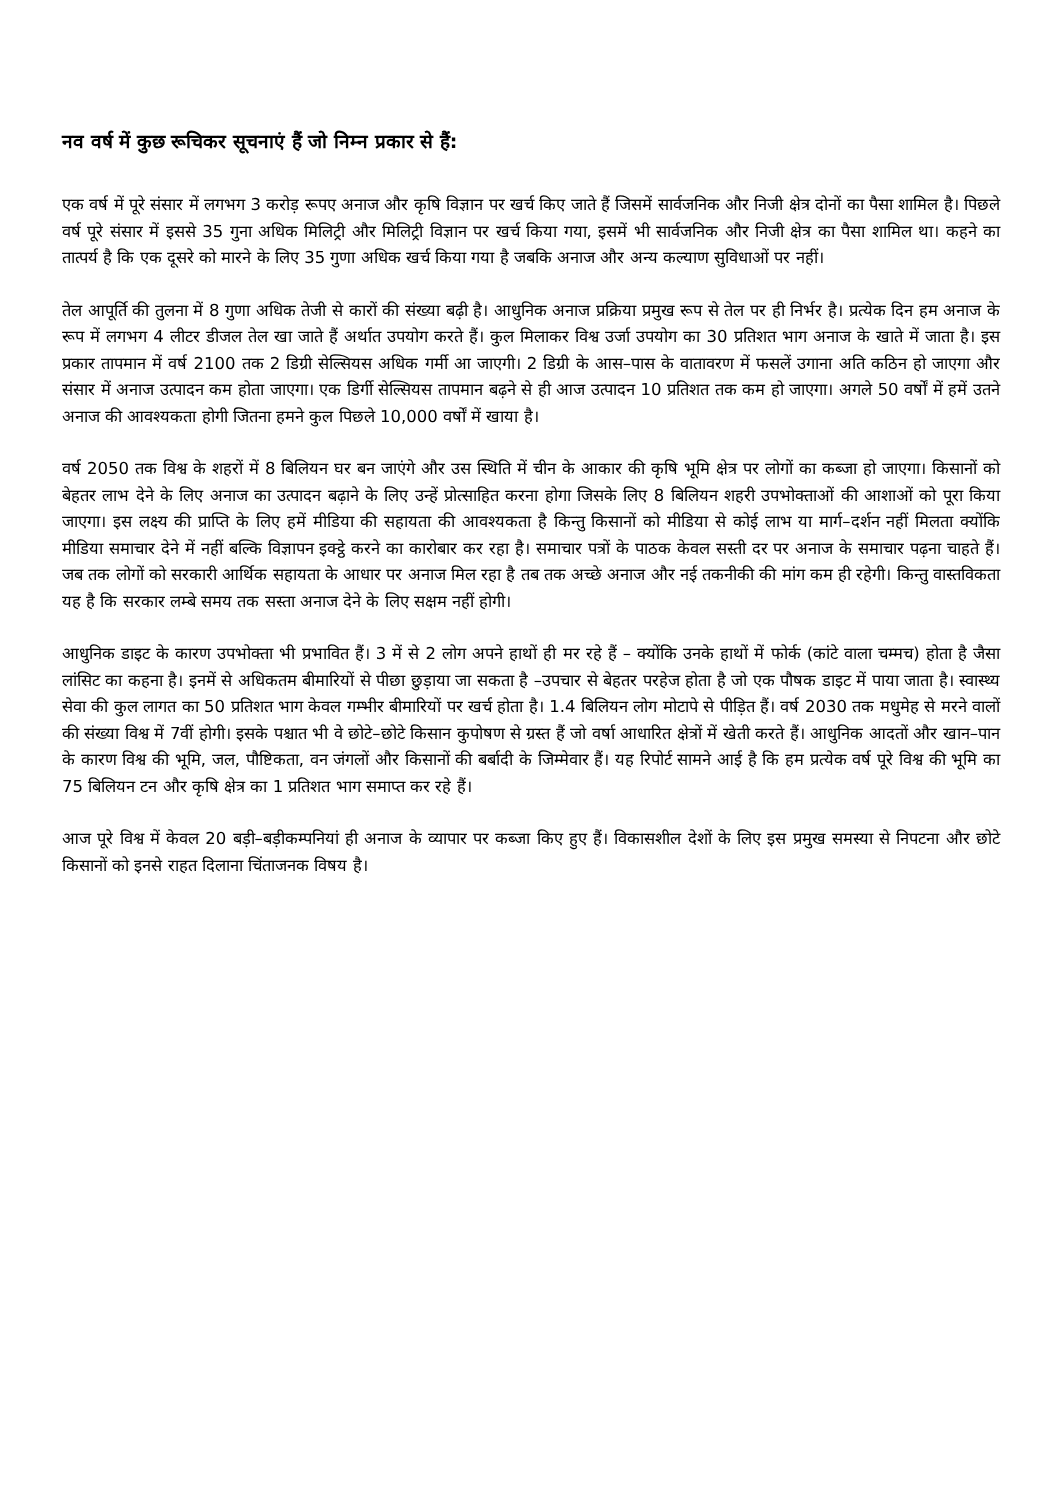नव वर्ष में कुछ रूचिकर सूचनाएं हैं जो निम्न प्रकार से हैं:
एक वर्ष में पूरे संसार में लगभग 3 करोड़ रूपए अनाज और कृषि विज्ञान पर खर्च किए जाते हैं जिसमें सार्वजनिक और निजी क्षेत्र दोनों का पैसा शामिल है। पिछले वर्ष पूरे संसार में इससे 35 गुना अधिक मिलिट्री और मिलिट्री विज्ञान पर खर्च किया गया, इसमें भी सार्वजनिक और निजी क्षेत्र का पैसा शामिल था। कहने का तात्पर्य है कि एक दूसरे को मारने के लिए 35 गुणा अधिक खर्च किया गया है जबकि अनाज और अन्य कल्याण सुविधाओं पर नहीं।
तेल आपूर्ति की तुलना में 8 गुणा अधिक तेजी से कारों की संख्या बढ़ी है। आधुनिक अनाज प्रक्रिया प्रमुख रूप से तेल पर ही निर्भर है। प्रत्येक दिन हम अनाज के रूप में लगभग 4 लीटर डीजल तेल खा जाते हैं अर्थात उपयोग करते हैं। कुल मिलाकर विश्व उर्जा उपयोग का 30 प्रतिशत भाग अनाज के खाते में जाता है। इस प्रकार तापमान में वर्ष 2100 तक 2 डिग्री सेल्सियस अधिक गर्मी आ जाएगी। 2 डिग्री के आस–पास के वातावरण में फसलें उगाना अति कठिन हो जाएगा और संसार में अनाज उत्पादन कम होता जाएगा। एक डिर्गी सेल्सियस तापमान बढ़ने से ही आज उत्पादन 10 प्रतिशत तक कम हो जाएगा। अगले 50 वर्षों में हमें उतने अनाज की आवश्यकता होगी जितना हमने कुल पिछले 10,000 वर्षों में खाया है।
वर्ष 2050 तक विश्व के शहरों में 8 बिलियन घर बन जाएंगे और उस स्थिति में चीन के आकार की कृषि भूमि क्षेत्र पर लोगों का कब्जा हो जाएगा। किसानों को बेहतर लाभ देने के लिए अनाज का उत्पादन बढ़ाने के लिए उन्हें प्रोत्साहित करना होगा जिसके लिए 8 बिलियन शहरी उपभोक्ताओं की आशाओं को पूरा किया जाएगा। इस लक्ष्य की प्राप्ति के लिए हमें मीडिया की सहायता की आवश्यकता है किन्तु किसानों को मीडिया से कोई लाभ या मार्ग–दर्शन नहीं मिलता क्योंकि मीडिया समाचार देने में नहीं बल्कि विज्ञापन इक्ट्ठे करने का कारोबार कर रहा है। समाचार पत्रों के पाठक केवल सस्ती दर पर अनाज के समाचार पढ़ना चाहते हैं। जब तक लोगों को सरकारी आर्थिक सहायता के आधार पर अनाज मिल रहा है तब तक अच्छे अनाज और नई तकनीकी की मांग कम ही रहेगी। किन्तु वास्तविकता यह है कि सरकार लम्बे समय तक सस्ता अनाज देने के लिए सक्षम नहीं होगी।
आधुनिक डाइट के कारण उपभोक्ता भी प्रभावित हैं। 3 में से 2 लोग अपने हाथों ही मर रहे हैं – क्योंकि उनके हाथों में फोर्क (कांटे वाला चम्मच) होता है जैसा लांसिट का कहना है। इनमें से अधिकतम बीमारियों से पीछा छुड़ाया जा सकता है –उपचार से बेहतर परहेज होता है जो एक पौषक डाइट में पाया जाता है। स्वास्थ्य सेवा की कुल लागत का 50 प्रतिशत भाग केवल गम्भीर बीमारियों पर खर्च होता है। 1.4 बिलियन लोग मोटापे से पीड़ित हैं। वर्ष 2030 तक मधुमेह से मरने वालों की संख्या विश्व में 7वीं होगी। इसके पश्चात भी वे छोटे–छोटे किसान कुपोषण से ग्रस्त हैं जो वर्षा आधारित क्षेत्रों में खेती करते हैं। आधुनिक आदतों और खान–पान के कारण विश्व की भूमि, जल, पौष्टिकता, वन जंगलों और किसानों की बर्बादी के जिम्मेवार हैं। यह रिपोर्ट सामने आई है कि हम प्रत्येक वर्ष पूरे विश्व की भूमि का 75 बिलियन टन और कृषि क्षेत्र का 1 प्रतिशत भाग समाप्त कर रहे हैं।
आज पूरे विश्व में केवल 20 बड़ी–बड़ीकम्पनियां ही अनाज के व्यापार पर कब्जा किए हुए हैं। विकासशील देशों के लिए इस प्रमुख समस्या से निपटना और छोटे किसानों को इनसे राहत दिलाना चिंताजनक विषय है।